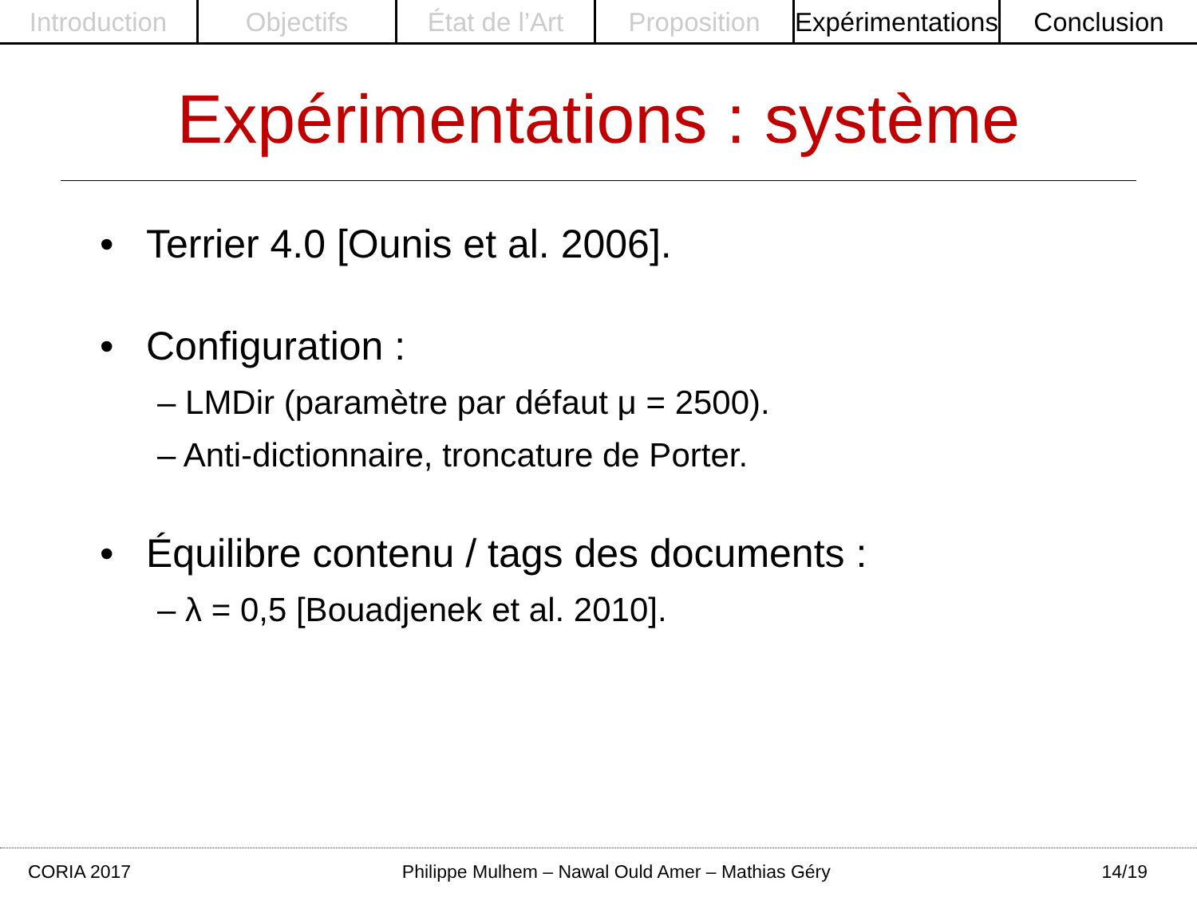Introduction Objectifs État de l’Art Proposition Expérimentations Conclusion
Expérimentations : système
• Terrier 4.0 [Ounis et al. 2006].
• Configuration :
– LMDir (paramètre par défaut μ = 2500).
– Anti-dictionnaire, troncature de Porter.
• Équilibre contenu / tags des documents :
– λ = 0,5 [Bouadjenek et al. 2010].
CORIA 2017 Philippe Mulhem – Nawal Ould Amer – Mathias Géry 14/19